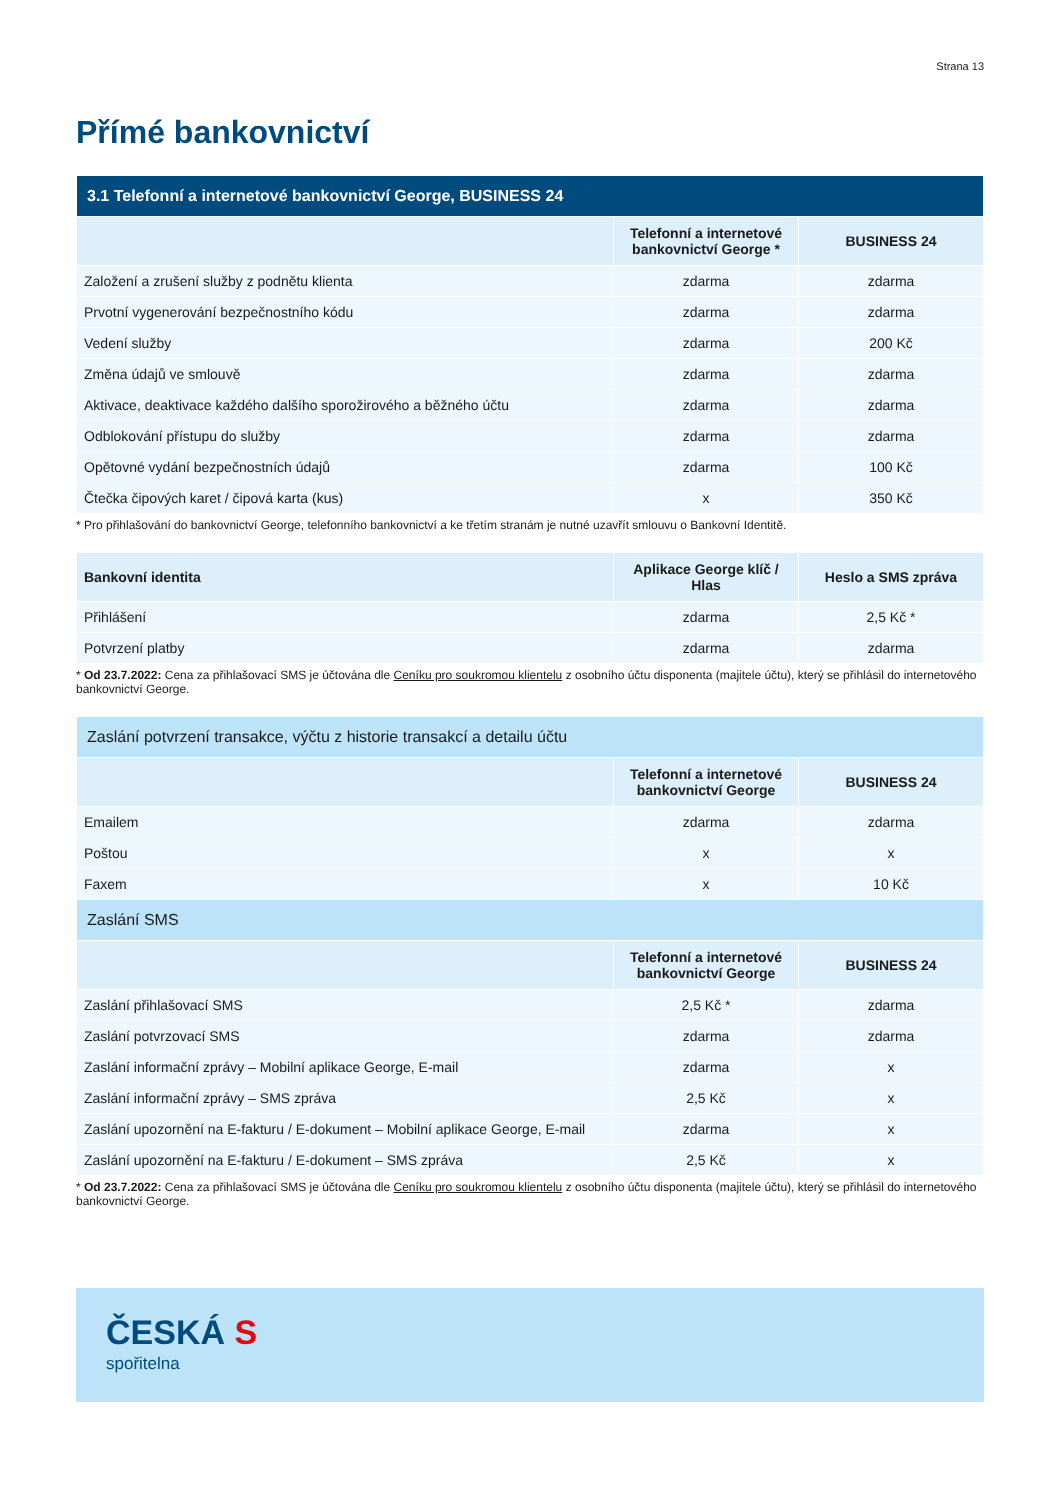Strana 13
Přímé bankovnictví
| 3.1 Telefonní a internetové bankovnictví George, BUSINESS 24 | | |
| --- | --- | --- |
| | Telefonní a internetové bankovnictví George * | BUSINESS 24 |
| Založení a zrušení služby z podnětu klienta | zdarma | zdarma |
| Prvotní vygenerování bezpečnostního kódu | zdarma | zdarma |
| Vedení služby | zdarma | 200 Kč |
| Změna údajů ve smlouvě | zdarma | zdarma |
| Aktivace, deaktivace každého dalšího sporožirového a běžného účtu | zdarma | zdarma |
| Odblokování přístupu do služby | zdarma | zdarma |
| Opětovné vydání bezpečnostních údajů | zdarma | 100 Kč |
| Čtečka čipových karet / čipová karta (kus) | x | 350 Kč |
* Pro přihlašování do bankovnictví George, telefonního bankovnictví a ke třetím stranám je nutné uzavřít smlouvu o Bankovní Identitě.
| Bankovní identita | Aplikace George klíč / Hlas | Heslo a SMS zpráva |
| --- | --- | --- |
| Přihlášení | zdarma | 2,5 Kč * |
| Potvrzení platby | zdarma | zdarma |
* Od 23.7.2022: Cena za přihlašovací SMS je účtována dle Ceníku pro soukromou klientelu z osobního účtu disponenta (majitele účtu), který se přihlásil do internetového bankovnictví George.
| Zaslání potvrzení transakce, výčtu z historie transakcí a detailu účtu | | |
| --- | --- | --- |
| | Telefonní a internetové bankovnictví George | BUSINESS 24 |
| Emailem | zdarma | zdarma |
| Poštou | x | x |
| Faxem | x | 10 Kč |
| Zaslání SMS | | |
| | Telefonní a internetové bankovnictví George | BUSINESS 24 |
| Zaslání přihlašovací SMS | 2,5 Kč * | zdarma |
| Zaslání potvrzovací SMS | zdarma | zdarma |
| Zaslání informační zprávy – Mobilní aplikace George, E-mail | zdarma | x |
| Zaslání informační zprávy – SMS zpráva | 2,5 Kč | x |
| Zaslání upozornění na E-fakturu / E-dokument – Mobilní aplikace George, E-mail | zdarma | x |
| Zaslání upozornění na E-fakturu / E-dokument – SMS zpráva | 2,5 Kč | x |
* Od 23.7.2022: Cena za přihlašovací SMS je účtována dle Ceníku pro soukromou klientelu z osobního účtu disponenta (majitele účtu), který se přihlásil do internetového bankovnictví George.
ČESKÁ S
spořitelna